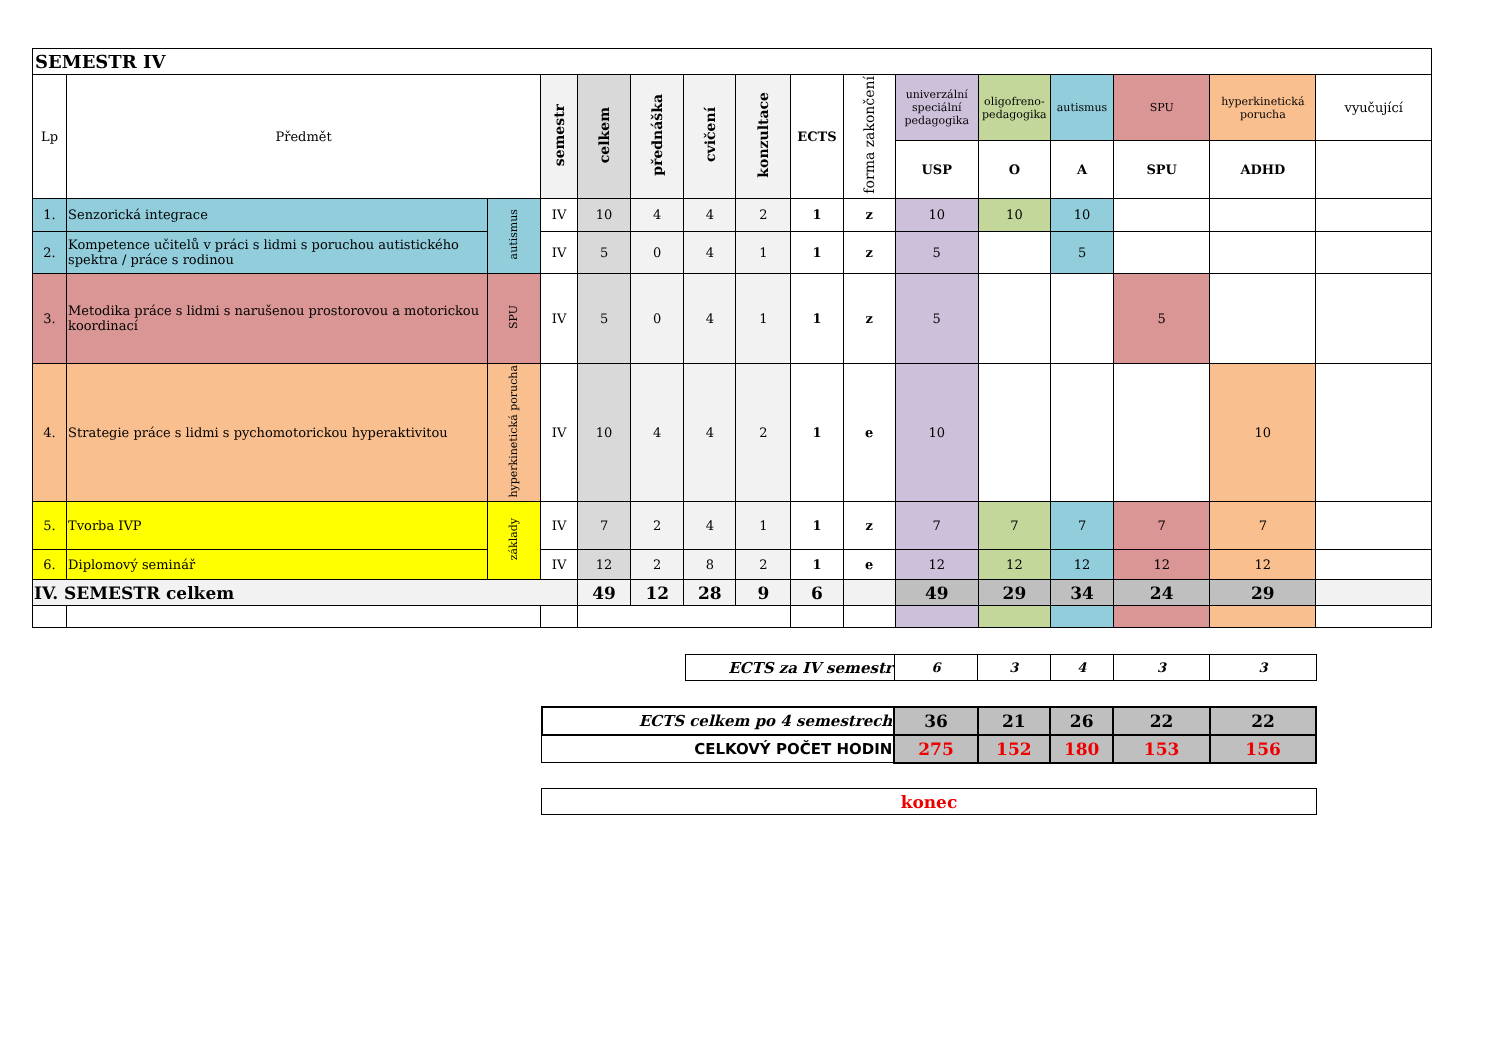| SEMESTR IV | | | | | | | | | | | | | | | |
| Lp | Předmět | | semestr | celkem | přednáška | cvičení | konzultace | ECTS | forma zakončení | univerzální speciální pedagogika | oligofreno-pedagogika | autismus | SPU | hyperkinetická porucha | vyučující |
| | | | | | | | | | | USP | O | A | SPU | ADHD | |
| 1. | Senzorická integrace | autismus | IV | 10 | 4 | 4 | 2 | 1 | z | 10 | 10 | 10 | | | |
| 2. | Kompetence učitelů v práci s lidmi s poruchou autistického spektra / práce s rodinou | | IV | 5 | 0 | 4 | 1 | 1 | z | 5 | | 5 | | | |
| 3. | Metodika práce s lidmi s narušenou prostorovou a motorickou koordinací | SPU | IV | 5 | 0 | 4 | 1 | 1 | z | 5 | | | 5 | | |
| 4. | Strategie práce s lidmi s pychomotorickou hyperaktivitou | hyperkinetická porucha | IV | 10 | 4 | 4 | 2 | 1 | e | 10 | | | | 10 | |
| 5. | Tvorba IVP | základy | IV | 7 | 2 | 4 | 1 | 1 | z | 7 | 7 | 7 | 7 | 7 | |
| 6. | Diplomový seminář | | IV | 12 | 2 | 8 | 2 | 1 | e | 12 | 12 | 12 | 12 | 12 | |
| IV. SEMESTR celkem | | | | 49 | 12 | 28 | 9 | 6 | | 49 | 29 | 34 | 24 | 29 | |
| | | ECTS za IV semestr | 6 | 3 | 4 | 3 | 3 | |
| | ECTS celkem po 4 semestrech | | 36 | 21 | 26 | 22 | 22 | |
| | CELKOVÝ POČET HODIN | | 275 | 152 | 180 | 153 | 156 | |
| | konec | | | | | | | |